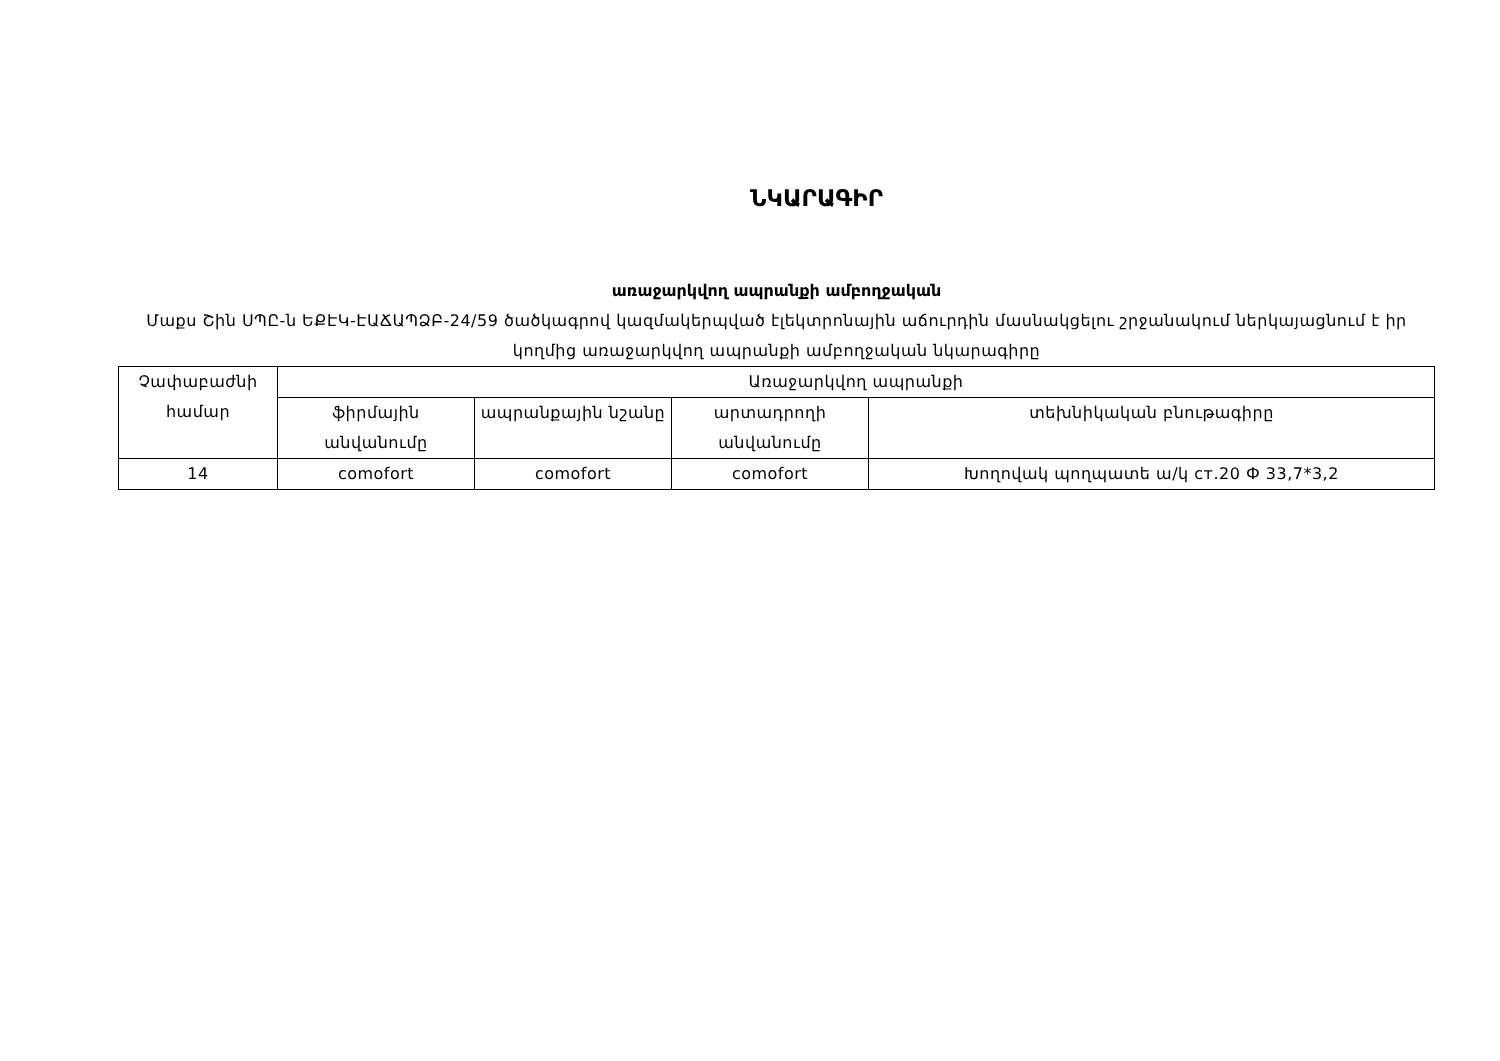ՆԿԱՐԱԳԻՐ
առաջարկվող ապրանքի ամբողջական
Մաքս Շին ՍՊԸ-ն ԵՔԷԿ-ԷԱՃԱՊՁԲ-24/59 ծածկագրով կազմակերպված էլեկտրոնային աճուրդին մասնակցելու շրջանակում ներկայացնում է իր կողմից առաջարկվող ապրանքի ամբողջական նկարագիրը
| Չափաբաժնի համար | Առաջարկվող ապրանքի | | | |
| --- | --- | --- | --- | --- |
| | ֆիրմային անվանումը | ապրանքային նշանը | արտադրողի անվանումը | տեխնիկական բնութագիրը |
| 14 | comofort | comofort | comofort | Խողովակ պողպատե ա/կ ст.20 Ф 33,7*3,2 |